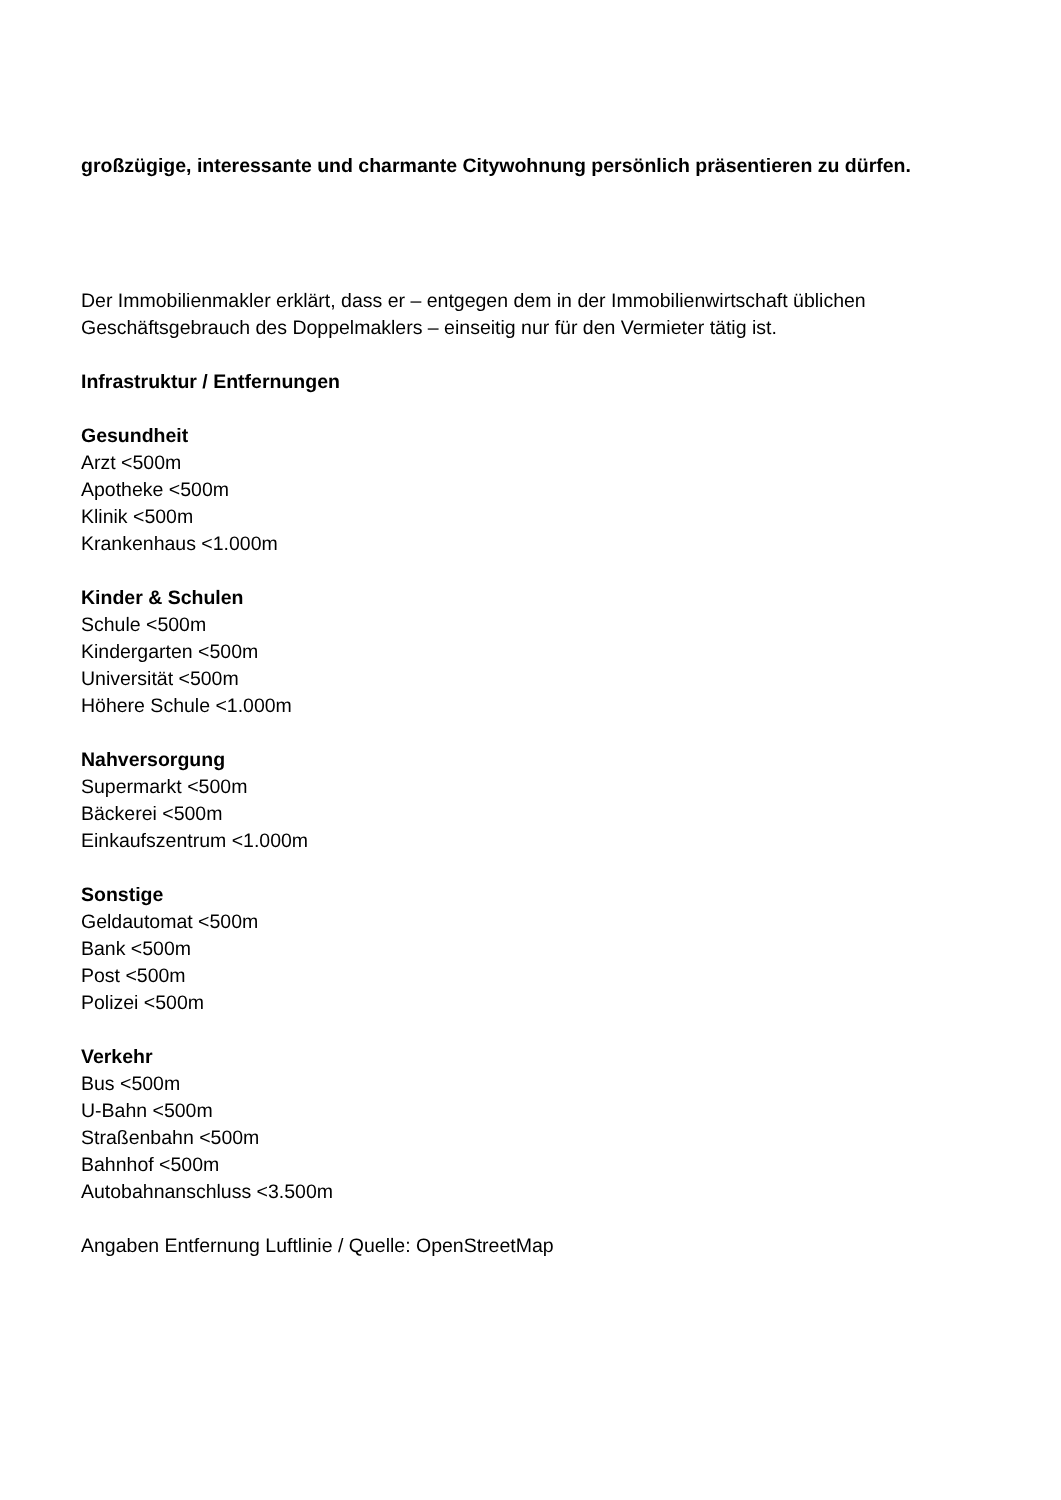großzügige, interessante und charmante Citywohnung persönlich präsentieren zu dürfen.
Der Immobilienmakler erklärt, dass er – entgegen dem in der Immobilienwirtschaft üblichen Geschäftsgebrauch des Doppelmaklers – einseitig nur für den Vermieter tätig ist.
Infrastruktur / Entfernungen
Gesundheit
Arzt <500m
Apotheke <500m
Klinik <500m
Krankenhaus <1.000m
Kinder & Schulen
Schule <500m
Kindergarten <500m
Universität <500m
Höhere Schule <1.000m
Nahversorgung
Supermarkt <500m
Bäckerei <500m
Einkaufszentrum <1.000m
Sonstige
Geldautomat <500m
Bank <500m
Post <500m
Polizei <500m
Verkehr
Bus <500m
U-Bahn <500m
Straßenbahn <500m
Bahnhof <500m
Autobahnanschluss <3.500m
Angaben Entfernung Luftlinie / Quelle: OpenStreetMap